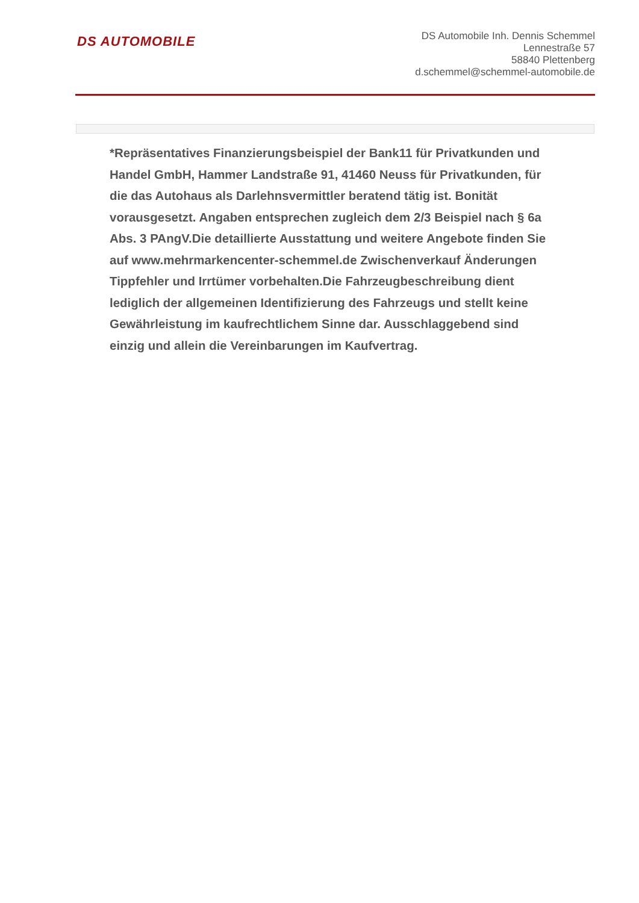DS AUTOMOBILE
DS Automobile Inh. Dennis Schemmel
Lennestraße 57
58840 Plettenberg
d.schemmel@schemmel-automobile.de
*Repräsentatives Finanzierungsbeispiel der Bank11 für Privatkunden und Handel GmbH, Hammer Landstraße 91, 41460 Neuss für Privatkunden, für die das Autohaus als Darlehnsvermittler beratend tätig ist. Bonität vorausgesetzt. Angaben entsprechen zugleich dem 2/3 Beispiel nach § 6a Abs. 3 PAngV.Die detaillierte Ausstattung und weitere Angebote finden Sie auf www.mehrmarkencenter-schemmel.de Zwischenverkauf Änderungen Tippfehler und Irrtümer vorbehalten.Die Fahrzeugbeschreibung dient lediglich der allgemeinen Identifizierung des Fahrzeugs und stellt keine Gewährleistung im kaufrechtlichem Sinne dar. Ausschlaggebend sind einzig und allein die Vereinbarungen im Kaufvertrag.